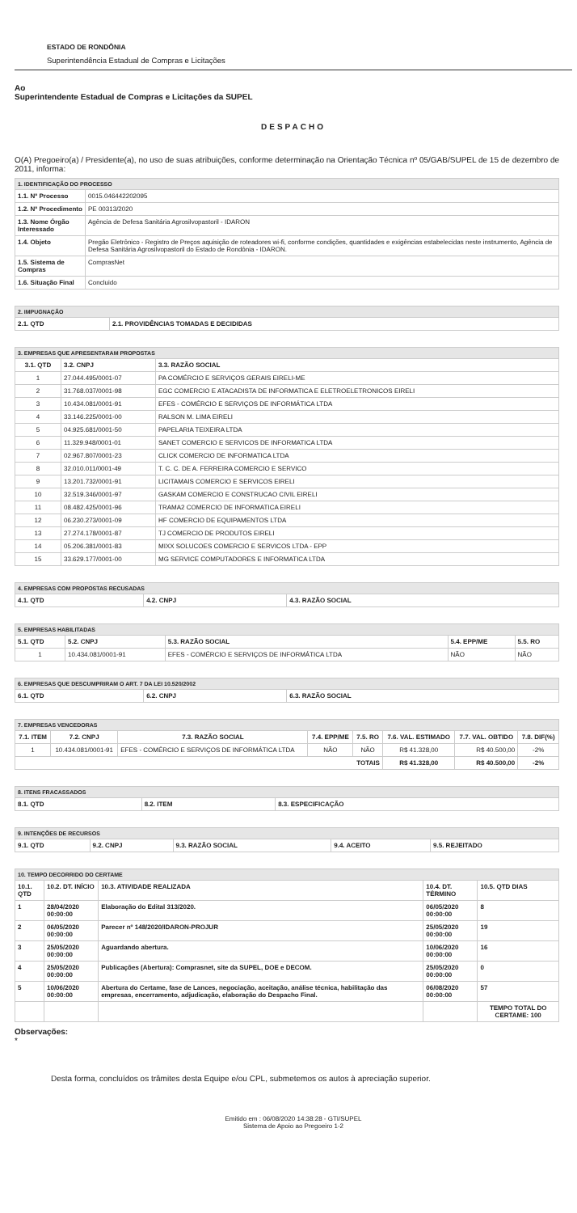ESTADO DE RONDÔNIA
Superintendência Estadual de Compras e Licitações
Ao
Superintendente Estadual de Compras e Licitações da SUPEL
DESPACHO
O(A) Pregoeiro(a) / Presidente(a), no uso de suas atribuições, conforme determinação na Orientação Técnica nº 05/GAB/SUPEL de 15 de dezembro de 2011, informa:
| 1. IDENTIFICAÇÃO DO PROCESSO | |
| 1.1. Nº Processo | 0015.046442202095 |
| 1.2. Nº Procedimento | PE 00313/2020 |
| 1.3. Nome Órgão Interessado | Agência de Defesa Sanitária Agrosilvopastoril - IDARON |
| 1.4. Objeto | Pregão Eletrônico - Registro de Preços aquisição de roteadores wi-fi, conforme condições, quantidades e exigências estabelecidas neste instrumento, Agência de Defesa Sanitária Agrosilvopastoril do Estado de Rondônia - IDARON. |
| 1.5. Sistema de Compras | ComprasNet |
| 1.6. Situação Final | Concluido |
| 2. IMPUGNAÇÃO | |
| 2.1. QTD | 2.1. PROVIDÊNCIAS TOMADAS E DECIDIDAS |
| 3. EMPRESAS QUE APRESENTARAM PROPOSTAS | | |
| 3.1. QTD | 3.2. CNPJ | 3.3. RAZÃO SOCIAL |
| 1 | 27.044.495/0001-07 | PA COMÉRCIO E SERVIÇOS GERAIS EIRELI-ME |
| 2 | 31.768.037/0001-98 | EGC COMERCIO E ATACADISTA DE INFORMATICA E ELETROELETRONICOS EIRELI |
| 3 | 10.434.081/0001-91 | EFES - COMÉRCIO E SERVIÇOS DE INFORMÁTICA LTDA |
| 4 | 33.146.225/0001-00 | RALSON M. LIMA EIRELI |
| 5 | 04.925.681/0001-50 | PAPELARIA TEIXEIRA LTDA |
| 6 | 11.329.948/0001-01 | SANET COMERCIO E SERVICOS DE INFORMATICA LTDA |
| 7 | 02.967.807/0001-23 | CLICK COMERCIO DE INFORMATICA LTDA |
| 8 | 32.010.011/0001-49 | T. C. C. DE A. FERREIRA COMERCIO E SERVICO |
| 9 | 13.201.732/0001-91 | LICITAMAIS COMERCIO E SERVICOS EIRELI |
| 10 | 32.519.346/0001-97 | GASKAM COMERCIO E CONSTRUCAO CIVIL EIRELI |
| 11 | 08.482.425/0001-96 | TRAMA2 COMERCIO DE INFORMATICA EIRELI |
| 12 | 06.230.273/0001-09 | HF COMERCIO DE EQUIPAMENTOS LTDA |
| 13 | 27.274.178/0001-87 | TJ COMERCIO DE PRODUTOS EIRELI |
| 14 | 05.206.381/0001-83 | MIXX SOLUCOES COMERCIO E SERVICOS LTDA - EPP |
| 15 | 33.629.177/0001-00 | MG SERVICE COMPUTADORES E INFORMATICA LTDA |
| 4. EMPRESAS COM PROPOSTAS RECUSADAS | | |
| 4.1. QTD | 4.2. CNPJ | 4.3. RAZÃO SOCIAL |
| 5. EMPRESAS HABILITADAS | | | | |
| 5.1. QTD | 5.2. CNPJ | 5.3. RAZÃO SOCIAL | 5.4. EPP/ME | 5.5. RO |
| 1 | 10.434.081/0001-91 | EFES - COMÉRCIO E SERVIÇOS DE INFORMÁTICA LTDA | NÃO | NÃO |
| 6. EMPRESAS QUE DESCUMPRIRAM O ART. 7 DA LEI 10.520/2002 | | |
| 6.1. QTD | 6.2. CNPJ | 6.3. RAZÃO SOCIAL |
| 7. EMPRESAS VENCEDORAS | | | | | | | |
| 7.1. ITEM | 7.2. CNPJ | 7.3. RAZÃO SOCIAL | 7.4. EPP/ME | 7.5. RO | 7.6. VAL. ESTIMADO | 7.7. VAL. OBTIDO | 7.8. DIF(%) |
| 1 | 10.434.081/0001-91 | EFES - COMÉRCIO E SERVIÇOS DE INFORMÁTICA LTDA | NÃO | NÃO | R$ 41.328,00 | R$ 40.500,00 | -2% |
| TOTAIS | | | | | R$ 41.328,00 | R$ 40.500,00 | -2% |
| 8. ITENS FRACASSADOS | | |
| 8.1. QTD | 8.2. ITEM | 8.3. ESPECIFICAÇÃO |
| 9. INTENÇÕES DE RECURSOS | | | | |
| 9.1. QTD | 9.2. CNPJ | 9.3. RAZÃO SOCIAL | 9.4. ACEITO | 9.5. REJEITADO |
| 10. TEMPO DECORRIDO DO CERTAME | | | | |
| 10.1. QTD | 10.2. DT. INÍCIO | 10.3. ATIVIDADE REALIZADA | 10.4. DT. TÉRMINO | 10.5. QTD DIAS |
| 1 | 28/04/2020 00:00:00 | Elaboração do Edital 313/2020. | 06/05/2020 00:00:00 | 8 |
| 2 | 06/05/2020 00:00:00 | Parecer nº 148/2020/IDARON-PROJUR | 25/05/2020 00:00:00 | 19 |
| 3 | 25/05/2020 00:00:00 | Aguardando abertura. | 10/06/2020 00:00:00 | 16 |
| 4 | 25/05/2020 00:00:00 | Publicações (Abertura): Comprasnet, site da SUPEL, DOE e DECOM. | 25/05/2020 00:00:00 | 0 |
| 5 | 10/06/2020 00:00:00 | Abertura do Certame, fase de Lances, negociação, aceitação, análise técnica, habilitação das empresas, encerramento, adjudicação, elaboração do Despacho Final. | 06/08/2020 00:00:00 | 57 |
| | | | | TEMPO TOTAL DO CERTAME: 100 |
Observações:
*
Desta forma, concluídos os trâmites desta Equipe e/ou CPL, submetemos os autos à apreciação superior.
Emitido em : 06/08/2020 14:38:28 - GTI/SUPEL
Sistema de Apoio ao Pregoeiro 1-2